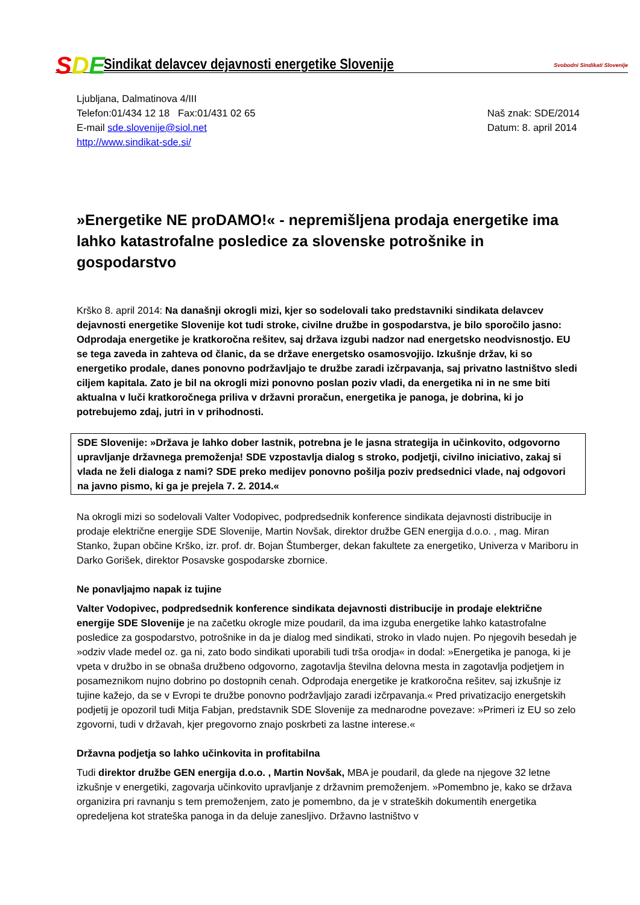SDE
Sindikat delavcev dejavnosti energetike Slovenije
Svobodni Sindikati Slovenije
Ljubljana, Dalmatinova 4/III
Telefon:01/434 12 18 Fax:01/431 02 65
E-mail sde.slovenije@siol.net
http://www.sindikat-sde.si/
Naš znak: SDE/2014
Datum: 8. april 2014
»Energetike NE proDAMO!« - nepremišljena prodaja energetike ima lahko katastrofalne posledice za slovenske potrošnike in gospodarstvo
Krško 8. april 2014: Na današnji okrogli mizi, kjer so sodelovali tako predstavniki sindikata delavcev dejavnosti energetike Slovenije kot tudi stroke, civilne družbe in gospodarstva, je bilo sporočilo jasno: Odprodaja energetike je kratkoročna rešitev, saj država izgubi nadzor nad energetsko neodvisnostjo. EU se tega zaveda in zahteva od članic, da se države energetsko osamosvojijo. Izkušnje držav, ki so energetiko prodale, danes ponovno podržavljajo te družbe zaradi izčrpavanja, saj privatno lastništvo sledi ciljem kapitala. Zato je bil na okrogli mizi ponovno poslan poziv vladi, da energetika ni in ne sme biti aktualna v luči kratkoročnega priliva v državni proračun, energetika je panoga, je dobrina, ki jo potrebujemo zdaj, jutri in v prihodnosti.
SDE Slovenije: »Država je lahko dober lastnik, potrebna je le jasna strategija in učinkovito, odgovorno upravljanje državnega premoženja! SDE vzpostavlja dialog s stroko, podjetji, civilno iniciativo, zakaj si vlada ne želi dialoga z nami? SDE preko medijev ponovno pošilja poziv predsednici vlade, naj odgovori na javno pismo, ki ga je prejela 7. 2. 2014.«
Na okrogli mizi so sodelovali Valter Vodopivec, podpredsednik konference sindikata dejavnosti distribucije in prodaje električne energije SDE Slovenije, Martin Novšak, direktor družbe GEN energija d.o.o. , mag. Miran Stanko, župan občine Krško, izr. prof. dr. Bojan Štumberger, dekan fakultete za energetiko, Univerza v Mariboru in Darko Gorišek, direktor Posavske gospodarske zbornice.
Ne ponavljajmo napak iz tujine
Valter Vodopivec, podpredsednik konference sindikata dejavnosti distribucije in prodaje električne energije SDE Slovenije je na začetku okrogle mize poudaril, da ima izguba energetike lahko katastrofalne posledice za gospodarstvo, potrošnike in da je dialog med sindikati, stroko in vlado nujen. Po njegovih besedah je »odziv vlade medel oz. ga ni, zato bodo sindikati uporabili tudi trša orodja« in dodal: »Energetika je panoga, ki je vpeta v družbo in se obnaša družbeno odgovorno, zagotavlja številna delovna mesta in zagotavlja podjetjem in posameznikom nujno dobrino po dostopnih cenah. Odprodaja energetike je kratkoročna rešitev, saj izkušnje iz tujine kažejo, da se v Evropi te družbe ponovno podržavljajo zaradi izčrpavanja.« Pred privatizacijo energetskih podjetij je opozoril tudi Mitja Fabjan, predstavnik SDE Slovenije za mednarodne povezave: »Primeri iz EU so zelo zgovorni, tudi v državah, kjer pregovorno znajo poskrbeti za lastne interese.«
Državna podjetja so lahko učinkovita in profitabilna
Tudi direktor družbe GEN energija d.o.o. , Martin Novšak, MBA je poudaril, da glede na njegove 32 letne izkušnje v energetiki, zagovarja učinkovito upravljanje z državnim premoženjem. »Pomembno je, kako se država organizira pri ravnanju s tem premoženjem, zato je pomembno, da je v strateških dokumentih energetika opredeljena kot strateška panoga in da deluje zanesljivo. Državno lastništvo v